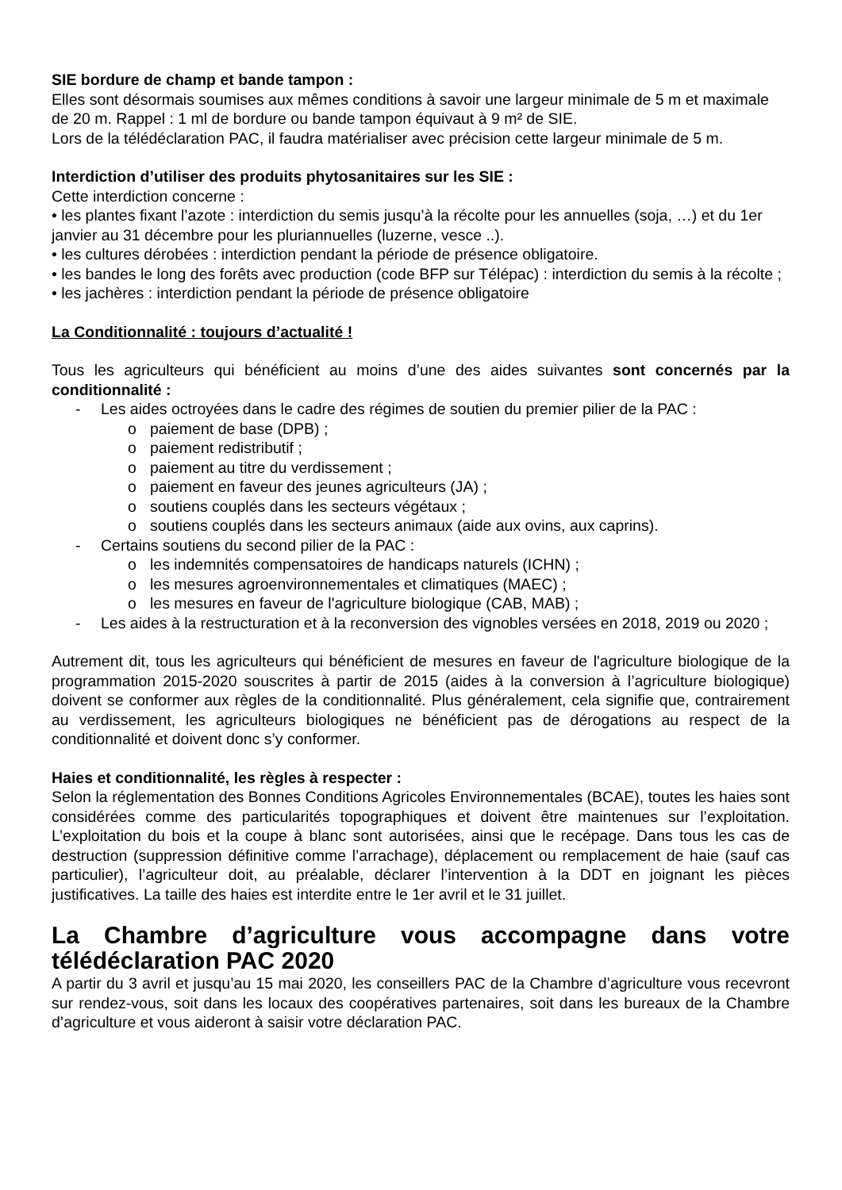SIE bordure de champ et bande tampon :
Elles sont désormais soumises aux mêmes conditions à savoir une largeur minimale de 5 m et maximale de 20 m. Rappel : 1 ml de bordure ou bande tampon équivaut à 9 m² de SIE.
Lors de la télédéclaration PAC, il faudra matérialiser avec précision cette largeur minimale de 5 m.
Interdiction d’utiliser des produits phytosanitaires sur les SIE :
Cette interdiction concerne :
• les plantes fixant l’azote : interdiction du semis jusqu’à la récolte pour les annuelles (soja, …) et du 1er janvier au 31 décembre pour les pluriannuelles (luzerne, vesce ..).
• les cultures dérobées : interdiction pendant la période de présence obligatoire.
• les bandes le long des forêts avec production (code BFP sur Télépac) : interdiction du semis à la récolte ;
• les jachères : interdiction pendant la période de présence obligatoire
La Conditionnalité : toujours d’actualité !
Tous les agriculteurs qui bénéficient au moins d’une des aides suivantes sont concernés par la conditionnalité :
- Les aides octroyées dans le cadre des régimes de soutien du premier pilier de la PAC :
o paiement de base (DPB) ;
o paiement redistributif ;
o paiement au titre du verdissement ;
o paiement en faveur des jeunes agriculteurs (JA) ;
o soutiens couplés dans les secteurs végétaux ;
o soutiens couplés dans les secteurs animaux (aide aux ovins, aux caprins).
- Certains soutiens du second pilier de la PAC :
o les indemnités compensatoires de handicaps naturels (ICHN) ;
o les mesures agroenvironnementales et climatiques (MAEC) ;
o les mesures en faveur de l'agriculture biologique (CAB, MAB) ;
- Les aides à la restructuration et à la reconversion des vignobles versées en 2018, 2019 ou 2020 ;
Autrement dit, tous les agriculteurs qui bénéficient de mesures en faveur de l'agriculture biologique de la programmation 2015-2020 souscrites à partir de 2015 (aides à la conversion à l’agriculture biologique) doivent se conformer aux règles de la conditionnalité. Plus généralement, cela signifie que, contrairement au verdissement, les agriculteurs biologiques ne bénéficient pas de dérogations au respect de la conditionnalité et doivent donc s’y conformer.
Haies et conditionnalité, les règles à respecter :
Selon la réglementation des Bonnes Conditions Agricoles Environnementales (BCAE), toutes les haies sont considérées comme des particularités topographiques et doivent être maintenues sur l’exploitation. L’exploitation du bois et la coupe à blanc sont autorisées, ainsi que le recépage. Dans tous les cas de destruction (suppression définitive comme l’arrachage), déplacement ou remplacement de haie (sauf cas particulier), l’agriculteur doit, au préalable, déclarer l’intervention à la DDT en joignant les pièces justificatives. La taille des haies est interdite entre le 1er avril et le 31 juillet.
La Chambre d’agriculture vous accompagne dans votre télédéclaration PAC 2020
A partir du 3 avril et jusqu’au 15 mai 2020, les conseillers PAC de la Chambre d’agriculture vous recevront sur rendez-vous, soit dans les locaux des coopératives partenaires, soit dans les bureaux de la Chambre d’agriculture et vous aideront à saisir votre déclaration PAC.